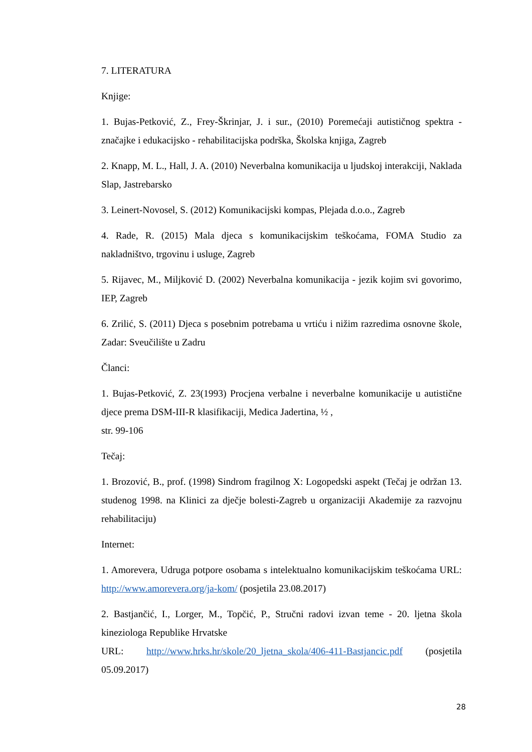7. LITERATURA
Knjige:
1. Bujas-Petković, Z., Frey-Škrinjar, J. i sur., (2010) Poremećaji autističnog spektra - značajke i edukacijsko - rehabilitacijska podrška, Školska knjiga, Zagreb
2. Knapp, M. L., Hall, J. A. (2010) Neverbalna komunikacija u ljudskoj interakciji, Naklada Slap, Jastrebarsko
3. Leinert-Novosel, S. (2012) Komunikacijski kompas, Plejada d.o.o., Zagreb
4. Rade, R. (2015) Mala djeca s komunikacijskim teškoćama, FOMA Studio za nakladništvo, trgovinu i usluge, Zagreb
5. Rijavec, M., Miljković D. (2002) Neverbalna komunikacija - jezik kojim svi govorimo, IEP, Zagreb
6. Zrilić, S. (2011) Djeca s posebnim potrebama u vrtiću i nižim razredima osnovne škole, Zadar: Sveučilište u Zadru
Članci:
1. Bujas-Petković, Z. 23(1993) Procjena verbalne i neverbalne komunikacije u autistične djece prema DSM-III-R klasifikaciji, Medica Jadertina, ½ ,
str. 99-106
Tečaj:
1. Brozović, B., prof. (1998) Sindrom fragilnog X: Logopedski aspekt (Tečaj je održan 13. studenog 1998. na Klinici za dječje bolesti-Zagreb u organizaciji Akademije za razvojnu rehabilitaciju)
Internet:
1. Amorevera, Udruga potpore osobama s intelektualno komunikacijskim teškoćama URL: http://www.amorevera.org/ja-kom/ (posjetila 23.08.2017)
2. Bastjančić, I., Lorger, M., Topčić, P., Stručni radovi izvan teme - 20. ljetna škola kineziologa Republike Hrvatske
URL: http://www.hrks.hr/skole/20_ljetna_skola/406-411-Bastjancic.pdf (posjetila 05.09.2017)
28